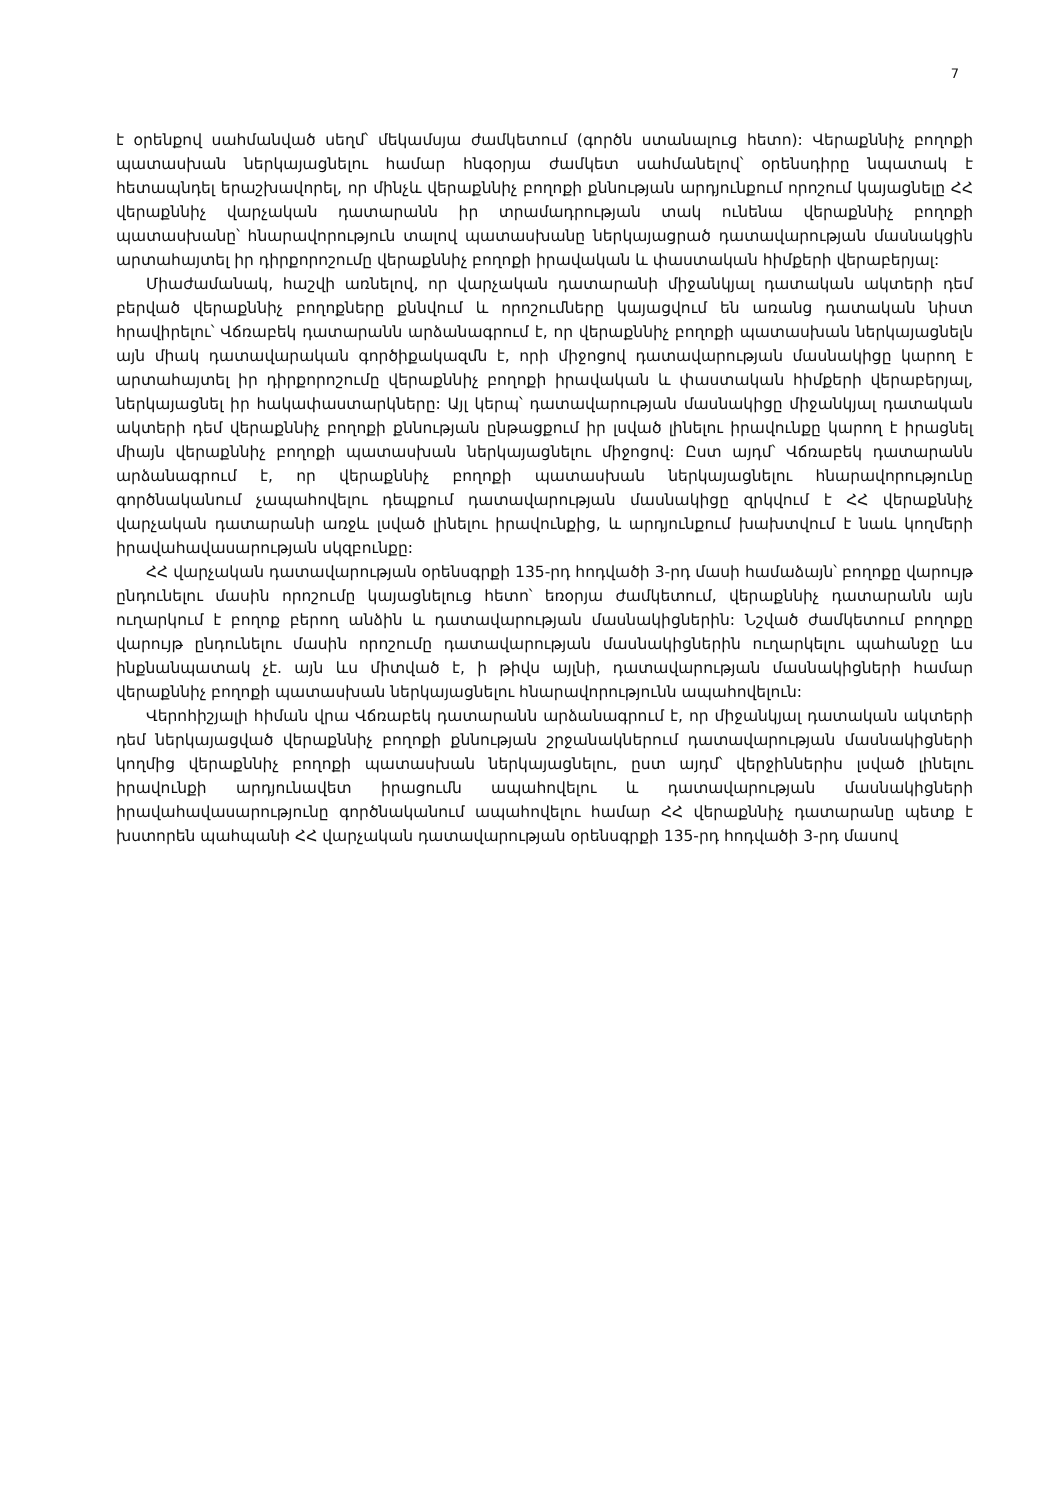7
է օրենքով սահմանված սեղմ՝ մեկամսյա ժամկետում (գործն ստանալուց հետո): Վերաքննիչ բողոքի պատասխան ներկայացնելու համար հնգօրյա ժամկետ սահմանելով՝ օրենսդիրը նպատակ է հետապնդել երաշխավորել, որ մինչև վերաքննիչ բողոքի քննության արդյունքում որոշում կայացնելը ՀՀ վերաքննիչ վարչական դատարանն իր տրամադրության տակ ունենա վերաքննիչ բողոքի պատասխանը՝ հնարավորություն տալով պատասխանը ներկայացրած դատավարության մասնակցին արտահայտել իր դիրքորոշումը վերաքննիչ բողոքի իրավական և փաստական հիմքերի վերաբերյալ:
Միաժամանակ, հաշվի առնելով, որ վարչական դատարանի միջանկյալ դատական ակտերի դեմ բերված վերաքննիչ բողոքները քննվում և որոշումները կայացվում են առանց դատական նիստ հրավիրելու՝ Վճռաբեկ դատարանն արձանագրում է, որ վերաքննիչ բողոքի պատասխան ներկայացնելն այն միակ դատավարական գործիքակազմն է, որի միջոցով դատավարության մասնակիցը կարող է արտահայտել իր դիրքորոշումը վերաքննիչ բողոքի իրավական և փաստական հիմքերի վերաբերյալ, ներկայացնել իր հակափաստարկները: Այլ կերպ՝ դատավարության մասնակիցը միջանկյալ դատական ակտերի դեմ վերաքննիչ բողոքի քննության ընթացքում իր լսված լինելու իրավունքը կարող է իրացնել միայն վերաքննիչ բողոքի պատասխան ներկայացնելու միջոցով: Ըստ այդմ՝ Վճռաբեկ դատարանն արձանագրում է, որ վերաքննիչ բողոքի պատասխան ներկայացնելու հնարավորությունը գործնականում չապահովելու դեպքում դատավարության մասնակիցը զրկվում է ՀՀ վերաքննիչ վարչական դատարանի առջև լսված լինելու իրավունքից, և արդյունքում խախտվում է նաև կողմերի իրավահավասարության սկզբունքը:
ՀՀ վարչական դատավարության օրենսգրքի 135-րդ հոդվածի 3-րդ մասի համաձայն՝ բողոքը վարույթ ընդունելու մասին որոշումը կայացնելուց հետո՝ եռօրյա ժամկետում, վերաքննիչ դատարանն այն ուղարկում է բողոք բերող անձին և դատավարության մասնակիցներին: Նշված ժամկետում բողոքը վարույթ ընդունելու մասին որոշումը դատավարության մասնակիցներին ուղարկելու պահանջը ևս ինքնանպատակ չէ. այն ևս միտված է, ի թիվս այլնի, դատավարության մասնակիցների համար վերաքննիչ բողոքի պատասխան ներկայացնելու հնարավորությունն ապահովելուն:
Վերոհիշյալի հիման վրա Վճռաբեկ դատարանն արձանագրում է, որ միջանկյալ դատական ակտերի դեմ ներկայացված վերաքննիչ բողոքի քննության շրջանակներում դատավարության մասնակիցների կողմից վերաքննիչ բողոքի պատասխան ներկայացնելու, ըստ այդմ՝ վերջիններիս լսված լինելու իրավունքի արդյունավետ իրացումն ապահովելու և դատավարության մասնակիցների իրավահավասարությունը գործնականում ապահովելու համար ՀՀ վերաքննիչ դատարանը պետք է խստորեն պահպանի ՀՀ վարչական դատավարության օրենսգրքի 135-րդ հոդվածի 3-րդ մասով